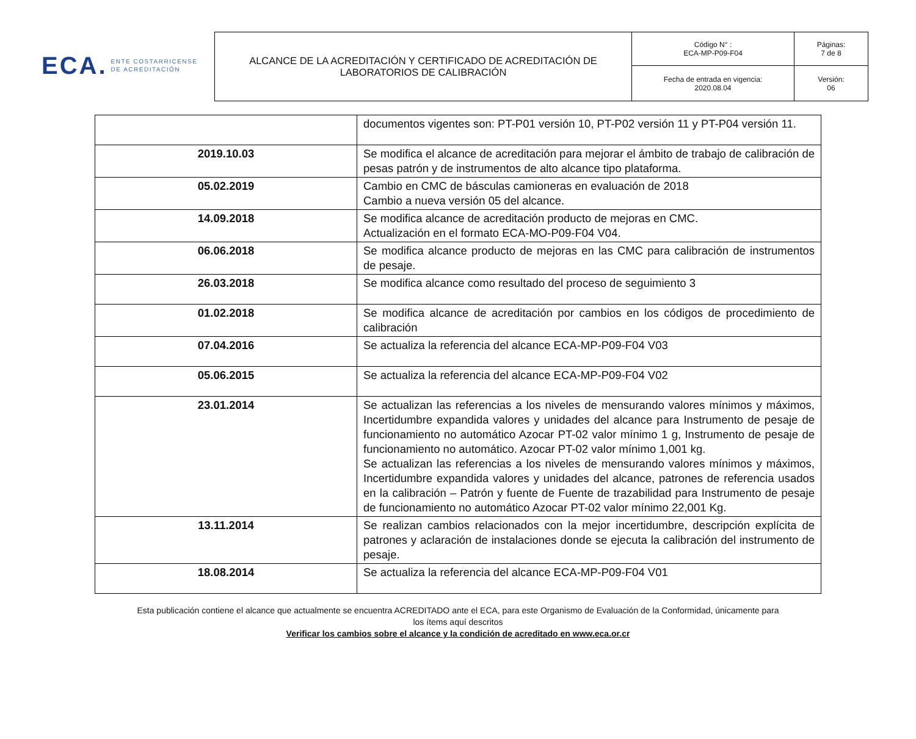ECA. ENTE COSTARRICENSE
DE ACREDITACIÓN
| ALCANCE DE LA ACREDITACIÓN Y CERTIFICADO DE ACREDITACIÓN DE LABORATORIOS DE CALIBRACIÓN | Código N° : ECA-MP-P09-F04 | Páginas: 7 de 8 |
| | Fecha de entrada en vigencia: 2020.08.04 | Versión: 06 |
| | documentos vigentes son: PT-P01 versión 10, PT-P02 versión 11 y PT-P04 versión 11. |
| 2019.10.03 | Se modifica el alcance de acreditación para mejorar el ámbito de trabajo de calibración de pesas patrón y de instrumentos de alto alcance tipo plataforma. |
| 05.02.2019 | Cambio en CMC de básculas camioneras en evaluación de 2018 Cambio a nueva versión 05 del alcance. |
| 14.09.2018 | Se modifica alcance de acreditación producto de mejoras en CMC. Actualización en el formato ECA-MO-P09-F04 V04. |
| 06.06.2018 | Se modifica alcance producto de mejoras en las CMC para calibración de instrumentos de pesaje. |
| 26.03.2018 | Se modifica alcance como resultado del proceso de seguimiento 3 |
| 01.02.2018 | Se modifica alcance de acreditación por cambios en los códigos de procedimiento de calibración |
| 07.04.2016 | Se actualiza la referencia del alcance ECA-MP-P09-F04 V03 |
| 05.06.2015 | Se actualiza la referencia del alcance ECA-MP-P09-F04 V02 |
| 23.01.2014 | Se actualizan las referencias a los niveles de mensurando valores mínimos y máximos, Incertidumbre expandida valores y unidades del alcance para Instrumento de pesaje de funcionamiento no automático Azocar PT-02 valor mínimo 1 g, Instrumento de pesaje de funcionamiento no automático. Azocar PT-02 valor mínimo 1,001 kg. Se actualizan las referencias a los niveles de mensurando valores mínimos y máximos, Incertidumbre expandida valores y unidades del alcance, patrones de referencia usados en la calibración – Patrón y fuente de Fuente de trazabilidad para Instrumento de pesaje de funcionamiento no automático Azocar PT-02 valor mínimo 22,001 Kg. |
| 13.11.2014 | Se realizan cambios relacionados con la mejor incertidumbre, descripción explícita de patrones y aclaración de instalaciones donde se ejecuta la calibración del instrumento de pesaje. |
| 18.08.2014 | Se actualiza la referencia del alcance ECA-MP-P09-F04 V01 |
Esta publicación contiene el alcance que actualmente se encuentra ACREDITADO ante el ECA, para este Organismo de Evaluación de la Conformidad, únicamente para
los ítems aquí descritos
Verificar los cambios sobre el alcance y la condición de acreditado en www.eca.or.cr